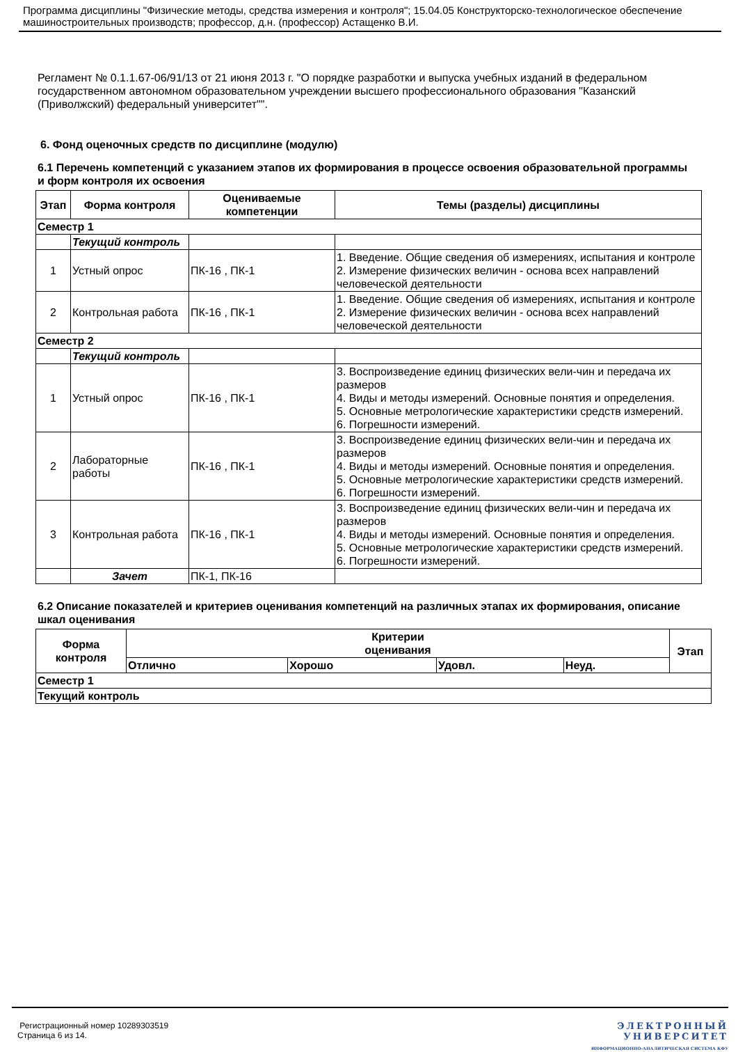Программа дисциплины "Физические методы, средства измерения и контроля"; 15.04.05 Конструкторско-технологическое обеспечение машиностроительных производств; профессор, д.н. (профессор) Астащенко В.И.
Регламент № 0.1.1.67-06/91/13 от 21 июня 2013 г. "О порядке разработки и выпуска учебных изданий в федеральном государственном автономном образовательном учреждении высшего профессионального образования "Казанский (Приволжский) федеральный университет"".
6. Фонд оценочных средств по дисциплине (модулю)
6.1 Перечень компетенций с указанием этапов их формирования в процессе освоения образовательной программы и форм контроля их освоения
| Этап | Форма контроля | Оцениваемые компетенции | Темы (разделы) дисциплины |
| --- | --- | --- | --- |
| Семестр 1 | | | |
| | Текущий контроль | | |
| 1 | Устный опрос | ПК-16 , ПК-1 | 1. Введение. Общие сведения об измерениях, испытания и контроле 2. Измерение физических величин - основа всех направлений человеческой деятельности |
| 2 | Контрольная работа | ПК-16 , ПК-1 | 1. Введение. Общие сведения об измерениях, испытания и контроле 2. Измерение физических величин - основа всех направлений человеческой деятельности |
| Семестр 2 | | | |
| | Текущий контроль | | |
| 1 | Устный опрос | ПК-16 , ПК-1 | 3. Воспроизведение единиц физических вели-чин и передача их размеров 4. Виды и методы измерений. Основные понятия и определения. 5. Основные метрологические характеристики средств измерений. 6. Погрешности измерений. |
| 2 | Лабораторные работы | ПК-16 , ПК-1 | 3. Воспроизведение единиц физических вели-чин и передача их размеров 4. Виды и методы измерений. Основные понятия и определения. 5. Основные метрологические характеристики средств измерений. 6. Погрешности измерений. |
| 3 | Контрольная работа | ПК-16 , ПК-1 | 3. Воспроизведение единиц физических вели-чин и передача их размеров 4. Виды и методы измерений. Основные понятия и определения. 5. Основные метрологические характеристики средств измерений. 6. Погрешности измерений. |
| | Зачет | ПК-1, ПК-16 | |
6.2 Описание показателей и критериев оценивания компетенций на различных этапах их формирования, описание шкал оценивания
| Форма контроля | Критерии оценивания | | | | Этап |
| --- | --- | --- | --- | --- | --- |
| | Отлично | Хорошо | Удовл. | Неуд. | |
| Семестр 1 | | | | | |
| Текущий контроль | | | | | |
Регистрационный номер 10289303519
Страница 6 из 14.
ЭЛЕКТРОННЫЙ
УНИВЕРСИТЕТ
ИНФОРМАЦИОННО-АНАЛИТИЧЕСКАЯ СИСТЕМА КФУ